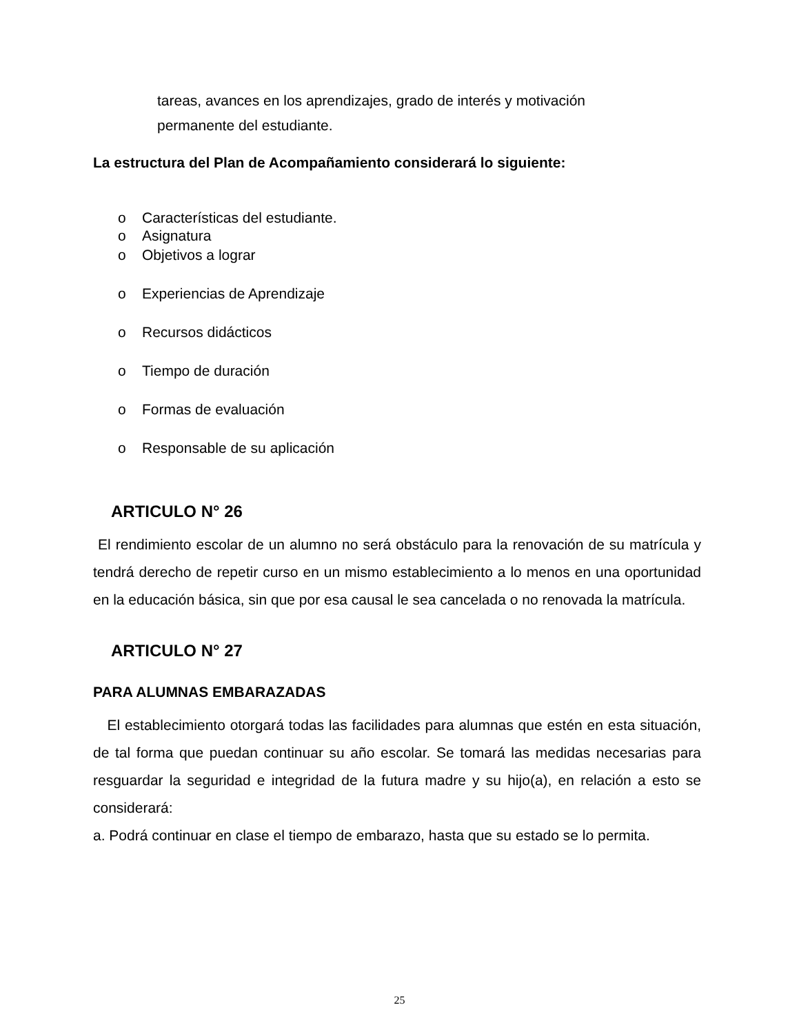tareas, avances en los aprendizajes, grado de interés y motivación
permanente del estudiante.
La estructura del Plan de Acompañamiento considerará lo siguiente:
o Características del estudiante.
o Asignatura
o Objetivos a lograr
o Experiencias de Aprendizaje
o Recursos didácticos
o Tiempo de duración
o Formas de evaluación
o Responsable de su aplicación
ARTICULO N° 26
El rendimiento escolar de un alumno no será obstáculo para la renovación de su matrícula y tendrá derecho de repetir curso en un mismo establecimiento a lo menos en una oportunidad en la educación básica, sin que por esa causal le sea cancelada o no renovada la matrícula.
ARTICULO N° 27
PARA ALUMNAS EMBARAZADAS
El establecimiento otorgará todas las facilidades para alumnas que estén en esta situación, de tal forma que puedan continuar su año escolar. Se tomará las medidas necesarias para resguardar la seguridad e integridad de la futura madre y su hijo(a), en relación a esto se considerará:
a. Podrá continuar en clase el tiempo de embarazo, hasta que su estado se lo permita.
25